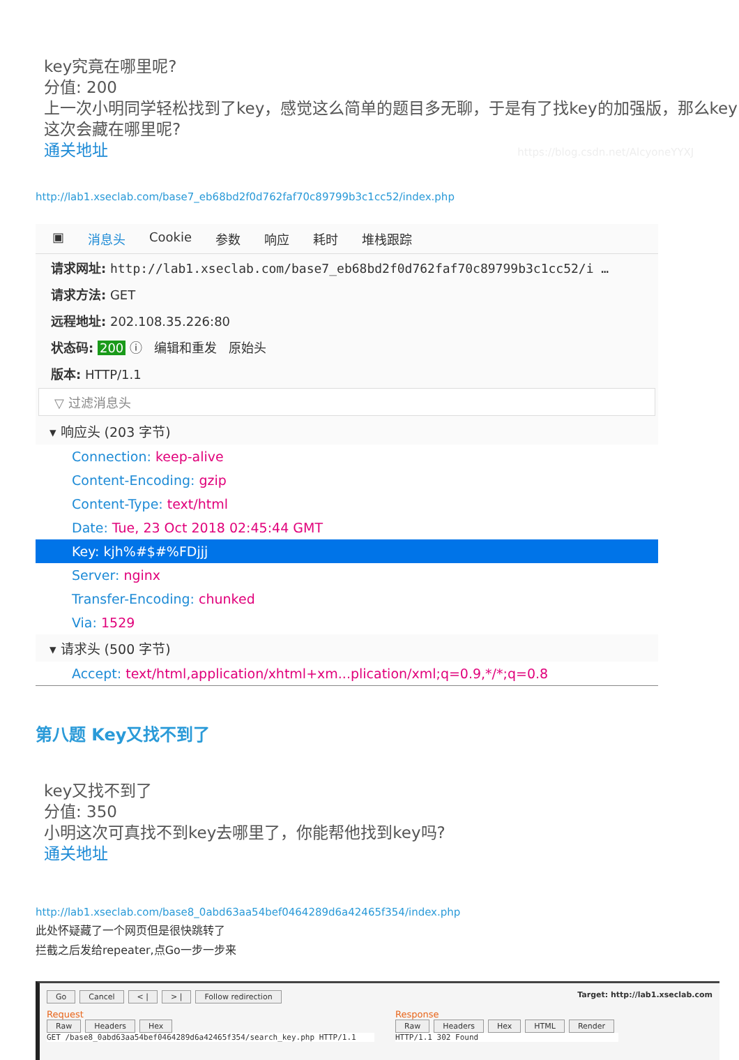key究竟在哪里呢?
分值: 200
上一次小明同学轻松找到了key，感觉这么简单的题目多无聊，于是有了找key的加强版，那么key这次会藏在哪里呢?
通关地址 https://blog.csdn.net/AlcyoneYYXJ
http://lab1.xseclab.com/base7_eb68bd2f0d762faf70c89799b3c1cc52/index.php
▣ 消息头 Cookie 参数 响应 耗时 堆栈跟踪
请求网址: http://lab1.xseclab.com/base7_eb68bd2f0d762faf70c89799b3c1cc52/i …
请求方法: GET
远程地址: 202.108.35.226:80
状态码: 200 ⓘ 编辑和重发 原始头
版本: HTTP/1.1
▽ 过滤消息头
▾ 响应头 (203 字节)
Connection: keep-alive
Content-Encoding: gzip
Content-Type: text/html
Date: Tue, 23 Oct 2018 02:45:44 GMT
Key: kjh%#$#%FDjjj
Server: nginx
Transfer-Encoding: chunked
Via: 1529
▾ 请求头 (500 字节)
Accept: text/html,application/xhtml+xm...plication/xml;q=0.9,*/*;q=0.8
第八题 Key又找不到了
key又找不到了
分值: 350
小明这次可真找不到key去哪里了，你能帮他找到key吗?
通关地址
http://lab1.xseclab.com/base8_0abd63aa54bef0464289d6a42465f354/index.php
此处怀疑藏了一个网页但是很快跳转了
拦截之后发给repeater,点Go一步一步来
Go Cancel < | > | Follow redirection
Target: http://lab1.xseclab.com
Request
Raw Headers Hex
GET /base8_0abd63aa54bef0464289d6a42465f354/search_key.php HTTP/1.1
Response
Raw Headers Hex HTML Render
HTTP/1.1 302 Found